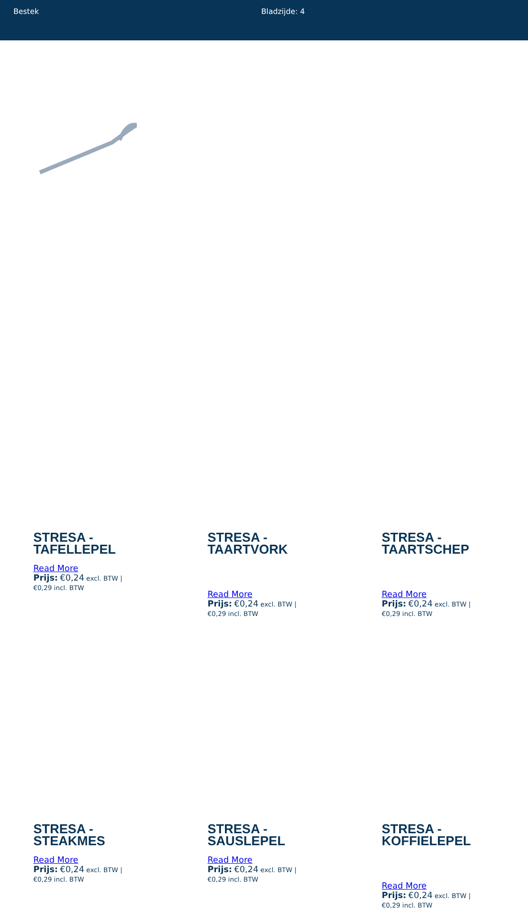Bestek Bladzijde: 4
STRESA -
TAFELLEPEL
Read More
Prijs: €0,24 excl. BTW |
€0,29 incl. BTW
STRESA -
TAARTVORK
Read More
Prijs: €0,24 excl. BTW |
€0,29 incl. BTW
STRESA -
TAARTSCHEP
Read More
Prijs: €0,24 excl. BTW |
€0,29 incl. BTW
STRESA -
STEAKMES
Read More
Prijs: €0,24 excl. BTW |
€0,29 incl. BTW
STRESA -
SAUSLEPEL
Read More
Prijs: €0,24 excl. BTW |
€0,29 incl. BTW
STRESA -
KOFFIELEPEL
Read More
Prijs: €0,24 excl. BTW |
€0,29 incl. BTW